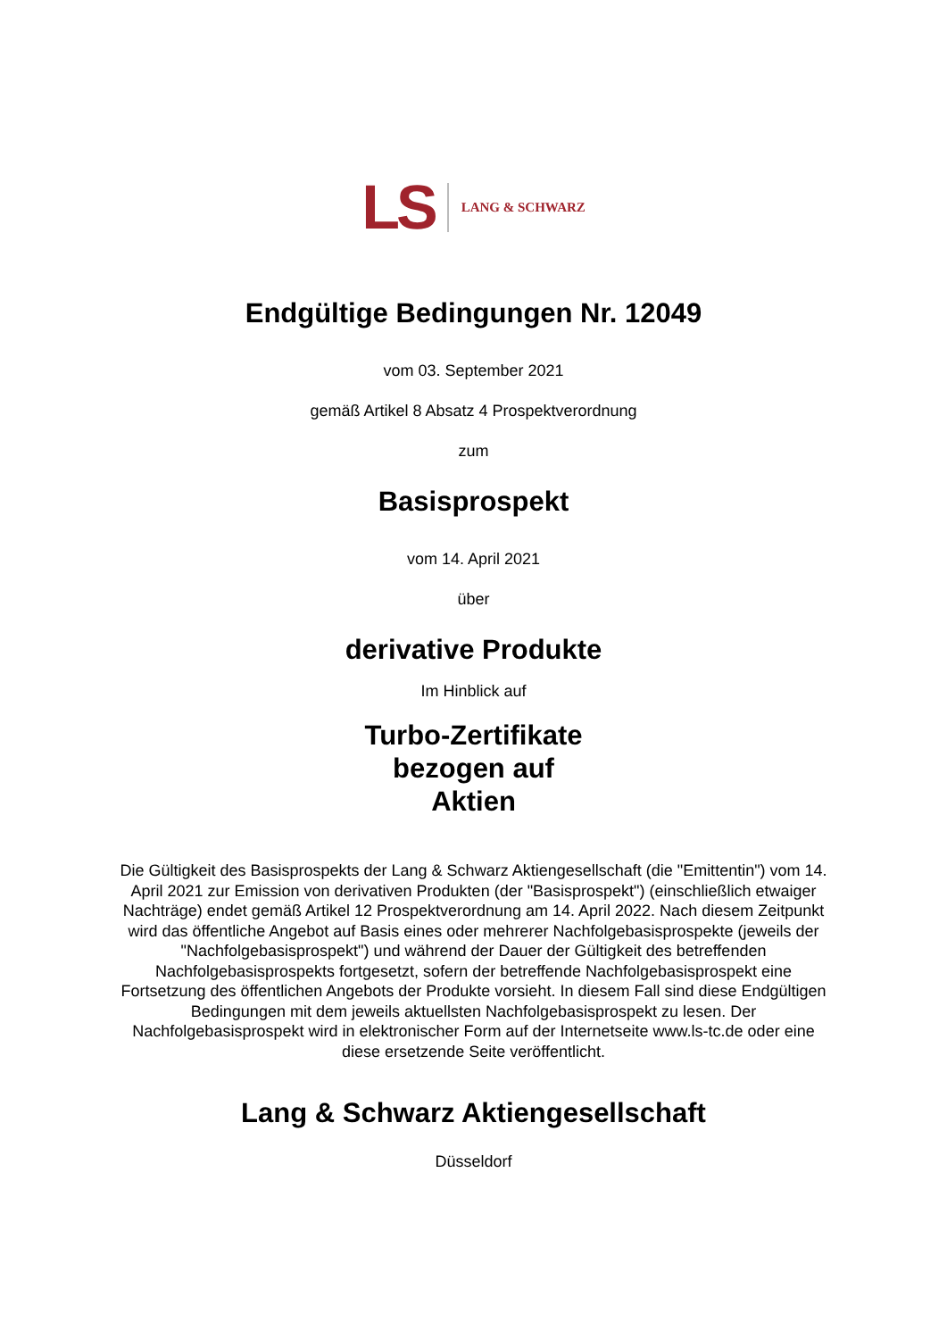LS LANG & SCHWARZ
Endgültige Bedingungen Nr. 12049
vom 03. September 2021
gemäß Artikel 8 Absatz 4 Prospektverordnung
zum
Basisprospekt
vom 14. April 2021
über
derivative Produkte
Im Hinblick auf
Turbo-Zertifikate
bezogen auf
Aktien
Die Gültigkeit des Basisprospekts der Lang & Schwarz Aktiengesellschaft (die "Emittentin") vom 14. April 2021 zur Emission von derivativen Produkten (der "Basisprospekt") (einschließlich etwaiger Nachträge) endet gemäß Artikel 12 Prospektverordnung am 14. April 2022. Nach diesem Zeitpunkt wird das öffentliche Angebot auf Basis eines oder mehrerer Nachfolgebasisprospekte (jeweils der "Nachfolgebasisprospekt") und während der Dauer der Gültigkeit des betreffenden Nachfolgebasisprospekts fortgesetzt, sofern der betreffende Nachfolgebasisprospekt eine Fortsetzung des öffentlichen Angebots der Produkte vorsieht. In diesem Fall sind diese Endgültigen Bedingungen mit dem jeweils aktuellsten Nachfolgebasisprospekt zu lesen. Der Nachfolgebasisprospekt wird in elektronischer Form auf der Internetseite www.ls-tc.de oder eine diese ersetzende Seite veröffentlicht.
Lang & Schwarz Aktiengesellschaft
Düsseldorf